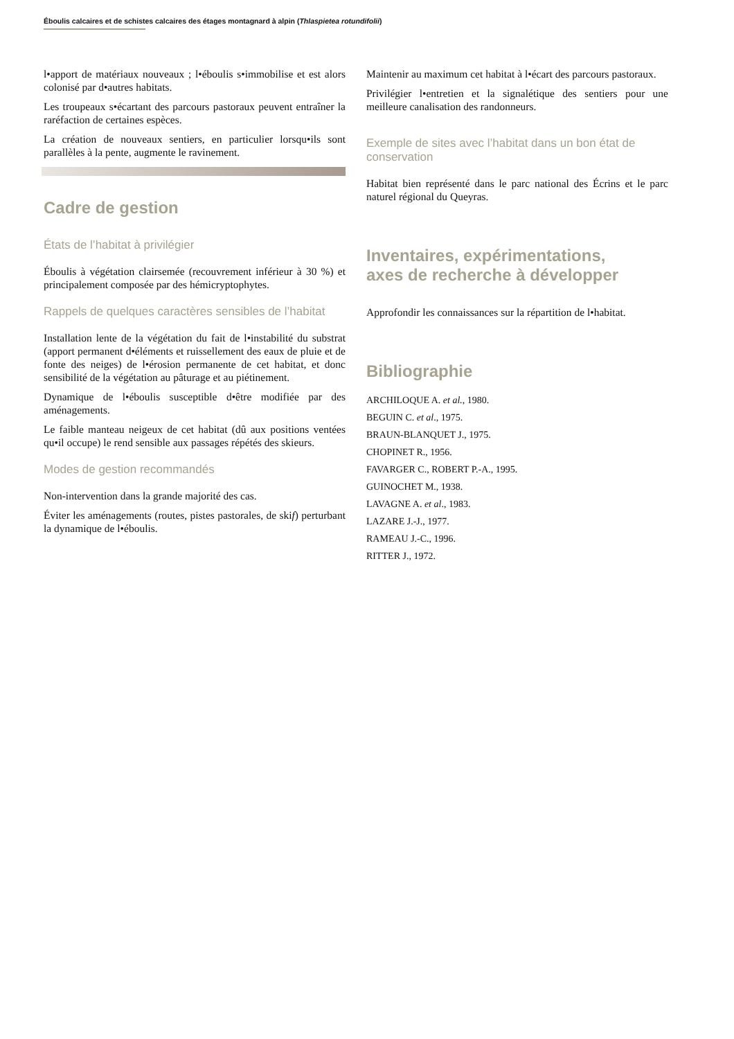Éboulis calcaires et de schistes calcaires des étages montagnard à alpin (Thlaspietea rotundifolii)
l•apport de matériaux nouveaux ; l•éboulis s•immobilise et est alors colonisé par d•autres habitats.
Les troupeaux s•écartant des parcours pastoraux peuvent entraîner la raréfaction de certaines espèces.
La création de nouveaux sentiers, en particulier lorsqu•ils sont parallèles à la pente, augmente le ravinement.
Cadre de gestion
États de l’habitat à privilégier
Éboulis à végétation clairsemée (recouvrement inférieur à 30 %) et principalement composée par des hémicryptophytes.
Rappels de quelques caractères sensibles de l’habitat
Installation lente de la végétation du fait de l•instabilité du substrat (apport permanent d•éléments et ruissellement des eaux de pluie et de fonte des neiges) de l•érosion permanente de cet habitat, et donc sensibilité de la végétation au pâturage et au piétinement.
Dynamique de l•éboulis susceptible d•être modifiée par des aménagements.
Le faible manteau neigeux de cet habitat (dû aux positions ventées qu•il occupe) le rend sensible aux passages répétés des skieurs.
Modes de gestion recommandés
Non-intervention dans la grande majorité des cas.
Éviter les aménagements (routes, pistes pastorales, de skif) perturbant la dynamique de l•éboulis.
Maintenir au maximum cet habitat à l•écart des parcours pastoraux.
Privilégier l•entretien et la signalétique des sentiers pour une meilleure canalisation des randonneurs.
Exemple de sites avec l’habitat dans un bon état de conservation
Habitat bien représenté dans le parc national des Écrins et le parc naturel régional du Queyras.
Inventaires, expérimentations,
axes de recherche à développer
Approfondir les connaissances sur la répartition de l•habitat.
Bibliographie
ARCHILOQUE A. et al., 1980.
BEGUIN C. et al., 1975.
BRAUN-BLANQUET J., 1975.
CHOPINET R., 1956.
FAVARGER C., ROBERT P.-A., 1995.
GUINOCHET M., 1938.
LAVAGNE A. et al., 1983.
LAZARE J.-J., 1977.
RAMEAU J.-C., 1996.
RITTER J., 1972.